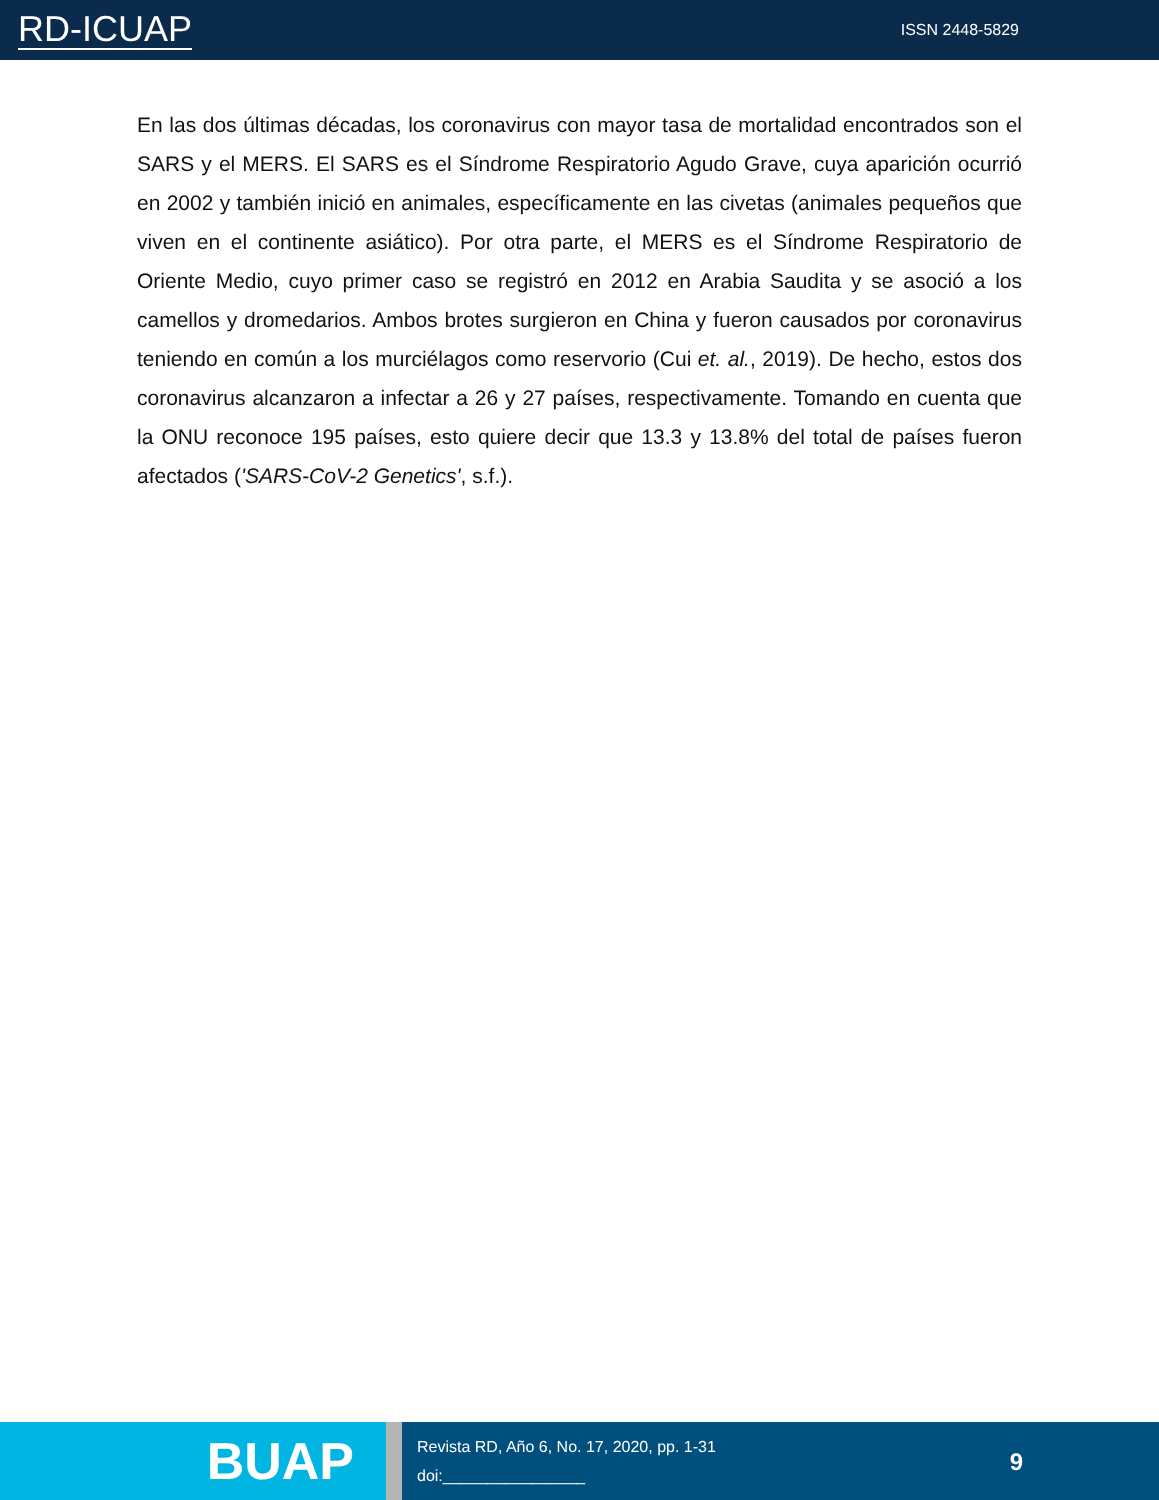RD-ICUAP
ISSN 2448-5829
En las dos últimas décadas, los coronavirus con mayor tasa de mortalidad encontrados son el SARS y el MERS. El SARS es el Síndrome Respiratorio Agudo Grave, cuya aparición ocurrió en 2002 y también inició en animales, específicamente en las civetas (animales pequeños que viven en el continente asiático). Por otra parte, el MERS es el Síndrome Respiratorio de Oriente Medio, cuyo primer caso se registró en 2012 en Arabia Saudita y se asoció a los camellos y dromedarios. Ambos brotes surgieron en China y fueron causados por coronavirus teniendo en común a los murciélagos como reservorio (Cui et. al., 2019). De hecho, estos dos coronavirus alcanzaron a infectar a 26 y 27 países, respectivamente. Tomando en cuenta que la ONU reconoce 195 países, esto quiere decir que 13.3 y 13.8% del total de países fueron afectados ('SARS-CoV-2 Genetics', s.f.).
BUAP
Revista RD, Año 6, No. 17, 2020, pp. 1-31
doi:________________
9